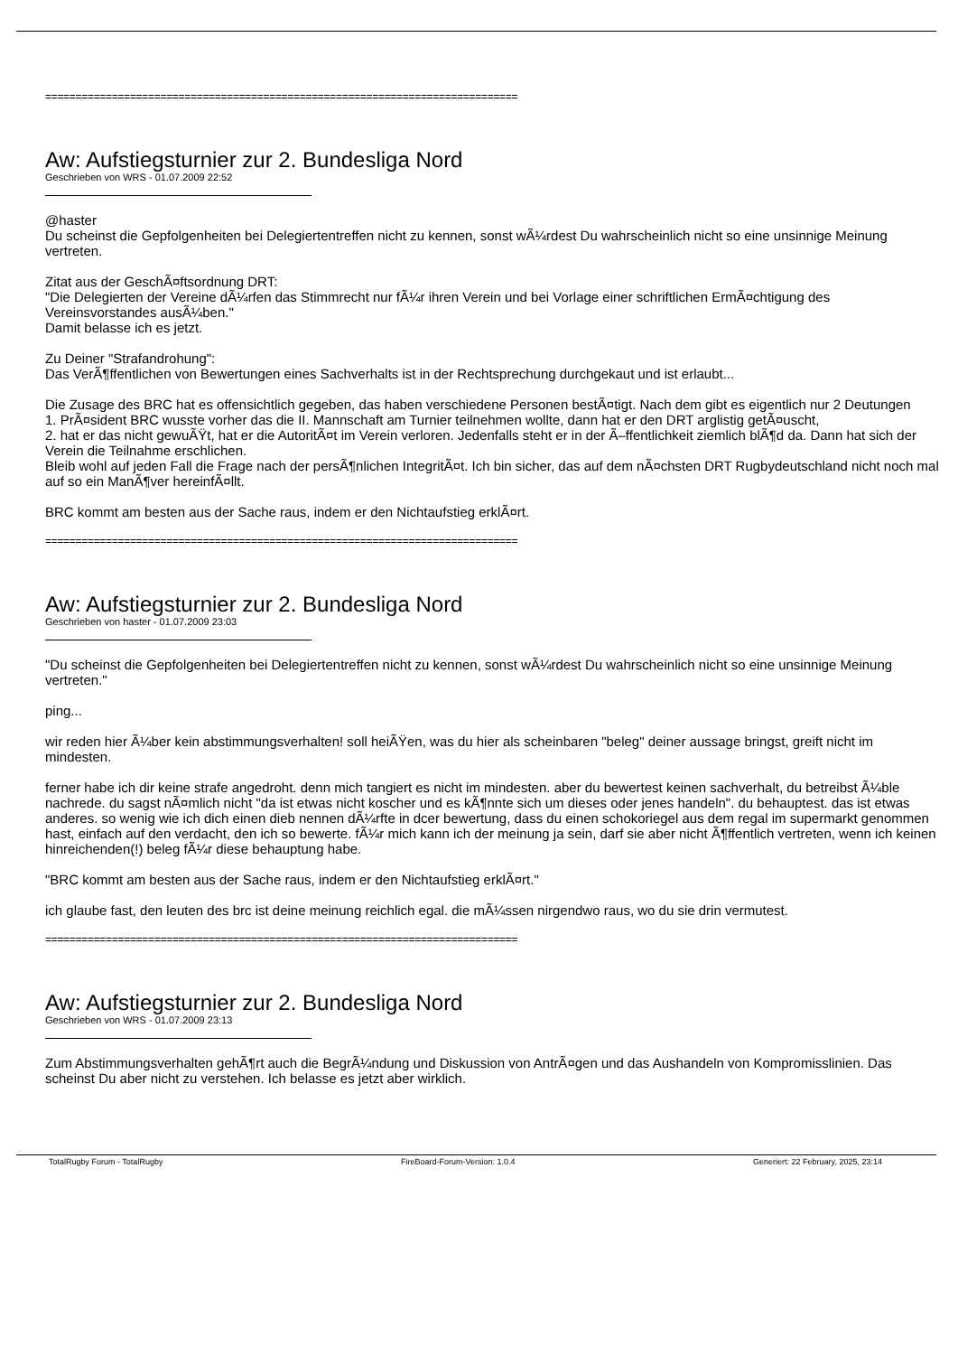==============================================================================
Aw: Aufstiegsturnier zur 2. Bundesliga Nord
Geschrieben von WRS - 01.07.2009 22:52
@haster
Du scheinst die Gepfolgenheiten bei Delegiertentreffen nicht zu kennen, sonst wÃ¼rdest Du wahrscheinlich nicht so eine unsinnige Meinung vertreten.
Zitat aus der GeschÃ¤ftsordnung DRT:
"Die Delegierten der Vereine dÃ¼rfen das Stimmrecht nur fÃ¼r ihren Verein und bei Vorlage einer schriftlichen ErmÃ¤chtigung des Vereinsvorstandes ausÃ¼ben."
Damit belasse ich es jetzt.
Zu Deiner "Strafandrohung":
Das VerÃ¶ffentlichen von Bewertungen eines Sachverhalts ist in der Rechtsprechung durchgekaut und ist erlaubt...
Die Zusage des BRC hat es offensichtlich gegeben, das haben verschiedene Personen bestÃ¤tigt. Nach dem gibt es eigentlich nur 2 Deutungen
1. PrÃ¤sident BRC wusste vorher das die II. Mannschaft am Turnier teilnehmen wollte, dann hat er den DRT arglistig getÃ¤uscht,
2. hat er das nicht gewuÃŸt, hat er die AutoritÃ¤t im Verein verloren. Jedenfalls steht er in der Ã–ffentlichkeit ziemlich blÃ¶d da. Dann hat sich der Verein die Teilnahme erschlichen.
Bleib wohl auf jeden Fall die Frage nach der persÃ¶nlichen IntegritÃ¤t. Ich bin sicher, das auf dem nÃ¤chsten DRT Rugbydeutschland nicht noch mal auf so ein ManÃ¶ver hereinfÃ¤llt.
BRC kommt am besten aus der Sache raus, indem er den Nichtaufstieg erklÃ¤rt.
==============================================================================
Aw: Aufstiegsturnier zur 2. Bundesliga Nord
Geschrieben von haster - 01.07.2009 23:03
"Du scheinst die Gepfolgenheiten bei Delegiertentreffen nicht zu kennen, sonst wÃ¼rdest Du wahrscheinlich nicht so eine unsinnige Meinung vertreten."
ping...
wir reden hier Ã¼ber kein abstimmungsverhalten! soll heiÃŸen, was du hier als scheinbaren "beleg" deiner aussage bringst, greift nicht im mindesten.
ferner habe ich dir keine strafe angedroht. denn mich tangiert es nicht im mindesten. aber du bewertest keinen sachverhalt, du betreibst Ã¼ble nachrede. du sagst nÃ¤mlich nicht "da ist etwas nicht koscher und es kÃ¶nnte sich um dieses oder jenes handeln". du behauptest. das ist etwas anderes. so wenig wie ich dich einen dieb nennen dÃ¼rfte in dcer bewertung, dass du einen schokoriegel aus dem regal im supermarkt genommen hast, einfach auf den verdacht, den ich so bewerte. fÃ¼r mich kann ich der meinung ja sein, darf sie aber nicht Ã¶ffentlich vertreten, wenn ich keinen hinreichenden(!) beleg fÃ¼r diese behauptung habe.
"BRC kommt am besten aus der Sache raus, indem er den Nichtaufstieg erklÃ¤rt."
ich glaube fast, den leuten des brc ist deine meinung reichlich egal. die mÃ¼ssen nirgendwo raus, wo du sie drin vermutest.
==============================================================================
Aw: Aufstiegsturnier zur 2. Bundesliga Nord
Geschrieben von WRS - 01.07.2009 23:13
Zum Abstimmungsverhalten gehÃ¶rt auch die BegrÃ¼ndung und Diskussion von AntrÃ¤gen und das Aushandeln von Kompromisslinien. Das scheinst Du aber nicht zu verstehen. Ich belasse es jetzt aber wirklich.
TotalRugby Forum - TotalRugby FireBoard-Forum-Version: 1.0.4 Generiert: 22 February, 2025, 23:14